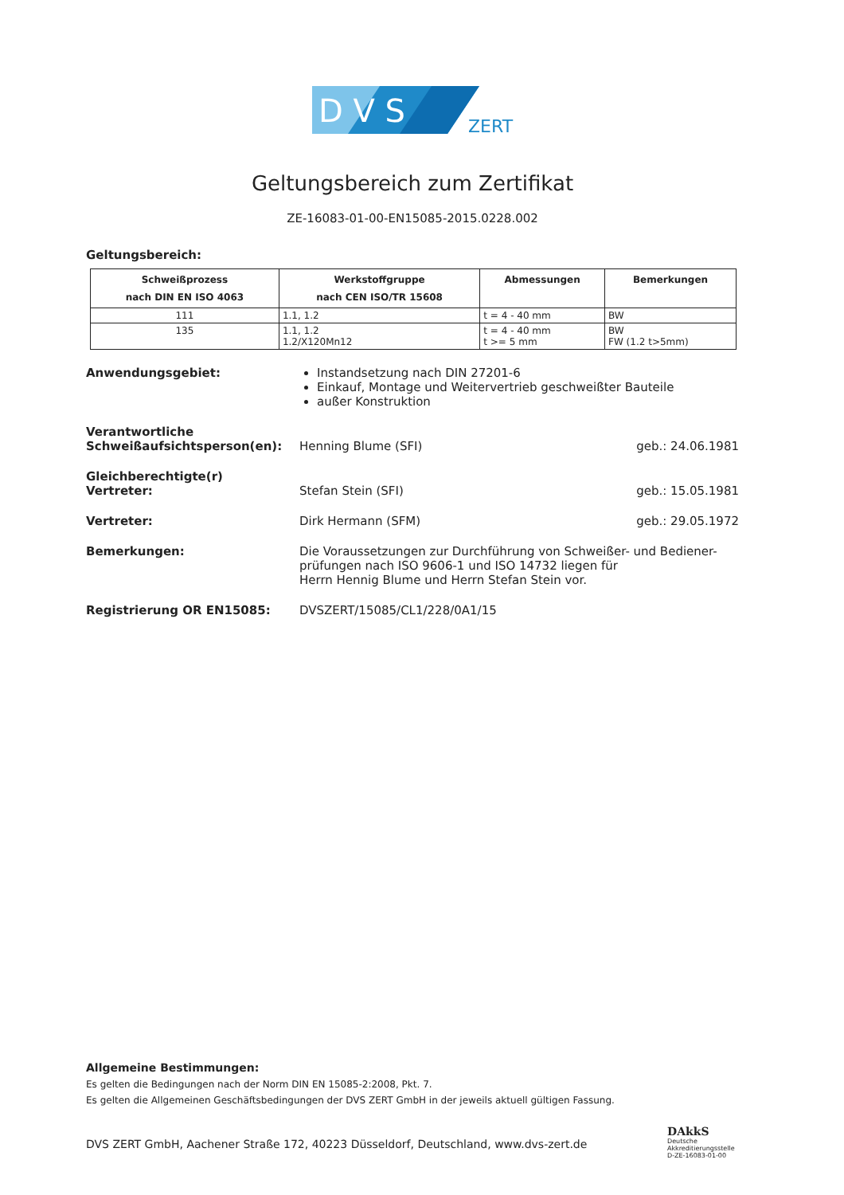D V S
ZERT
Geltungsbereich zum Zertifikat
ZE-16083-01-00-EN15085-2015.0228.002
Geltungsbereich:
| Schweißprozess nach DIN EN ISO 4063 | Werkstoffgruppe nach CEN ISO/TR 15608 | Abmessungen | Bemerkungen |
| --- | --- | --- | --- |
| 111 | 1.1, 1.2 | t = 4 - 40 mm | BW |
| 135 | 1.1, 1.2 1.2/X120Mn12 | t = 4 - 40 mm t >= 5 mm | BW FW (1.2 t>5mm) |
Anwendungsgebiet: Instandsetzung nach DIN 27201-6
Einkauf, Montage und Weitervertrieb geschweißter Bauteile
außer Konstruktion
Verantwortliche
Schweißaufsichtsperson(en):
Henning Blume (SFI)
geb.: 24.06.1981
Gleichberechtigte(r)
Vertreter:
Stefan Stein (SFI)
geb.: 15.05.1981
Vertreter: Dirk Hermann (SFM) geb.: 29.05.1972
Bemerkungen: Die Voraussetzungen zur Durchführung von Schweißer- und Bediener-prüfungen nach ISO 9606-1 und ISO 14732 liegen für
Herrn Hennig Blume und Herrn Stefan Stein vor.
Registrierung OR EN15085: DVSZERT/15085/CL1/228/0A1/15
Allgemeine Bestimmungen:
Es gelten die Bedingungen nach der Norm DIN EN 15085-2:2008, Pkt. 7.
Es gelten die Allgemeinen Geschäftsbedingungen der DVS ZERT GmbH in der jeweils aktuell gültigen Fassung.
DVS ZERT GmbH, Aachener Straße 172, 40223 Düsseldorf, Deutschland, www.dvs-zert.de
DAkkS
Deutsche
Akkreditierungsstelle
D-ZE-16083-01-00